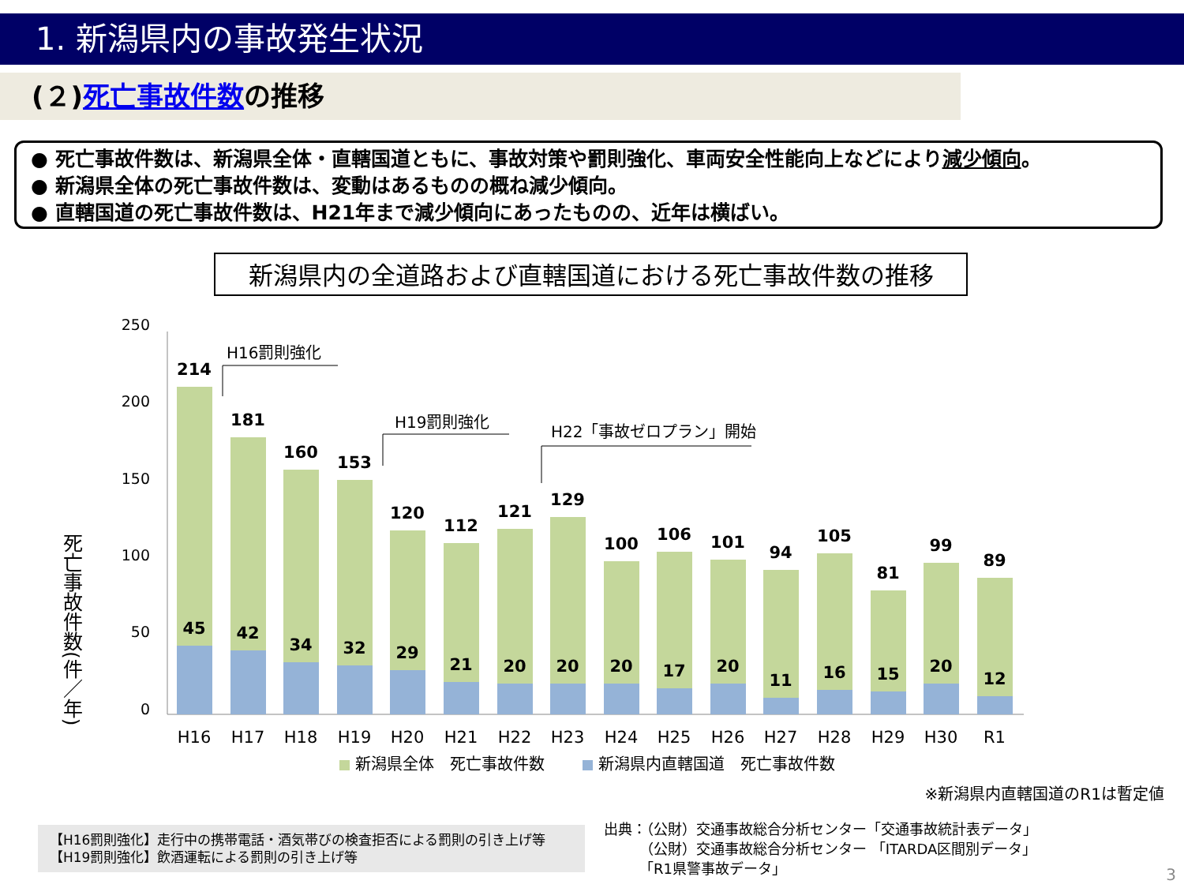1. 新潟県内の事故発生状況
(２)死亡事故件数の推移
● 死亡事故件数は、新潟県全体・直轄国道ともに、事故対策や罰則強化、車両安全性能向上などにより減少傾向。
● 新潟県全体の死亡事故件数は、変動はあるものの概ね減少傾向。
● 直轄国道の死亡事故件数は、H21年まで減少傾向にあったものの、近年は横ばい。
新潟県内の全道路および直轄国道における死亡事故件数の推移
死亡事故件数(件／年)
250
200
150
100
50
0
H16罰則強化
H19罰則強化
H22「事故ゼロプラン」開始
214
45
181
42
160
34
153
32
120
29
112
21
121
20
129
20
100
20
106
17
101
20
94
11
105
16
81
15
99
20
89
12
H16
H17
H18
H19
H20
H21
H22
H23
H24
H25
H26
H27
H28
H29
H30
R1
新潟県全体　死亡事故件数
新潟県内直轄国道　死亡事故件数
※新潟県内直轄国道のR1は暫定値
【H16罰則強化】走行中の携帯電話・酒気帯びの検査拒否による罰則の引き上げ等
【H19罰則強化】飲酒運転による罰則の引き上げ等
出典：（公財）交通事故総合分析センター「交通事故統計表データ」
　　　（公財）交通事故総合分析センター 「ITARDA区間別データ」
　　　「R1県警事故データ」
3